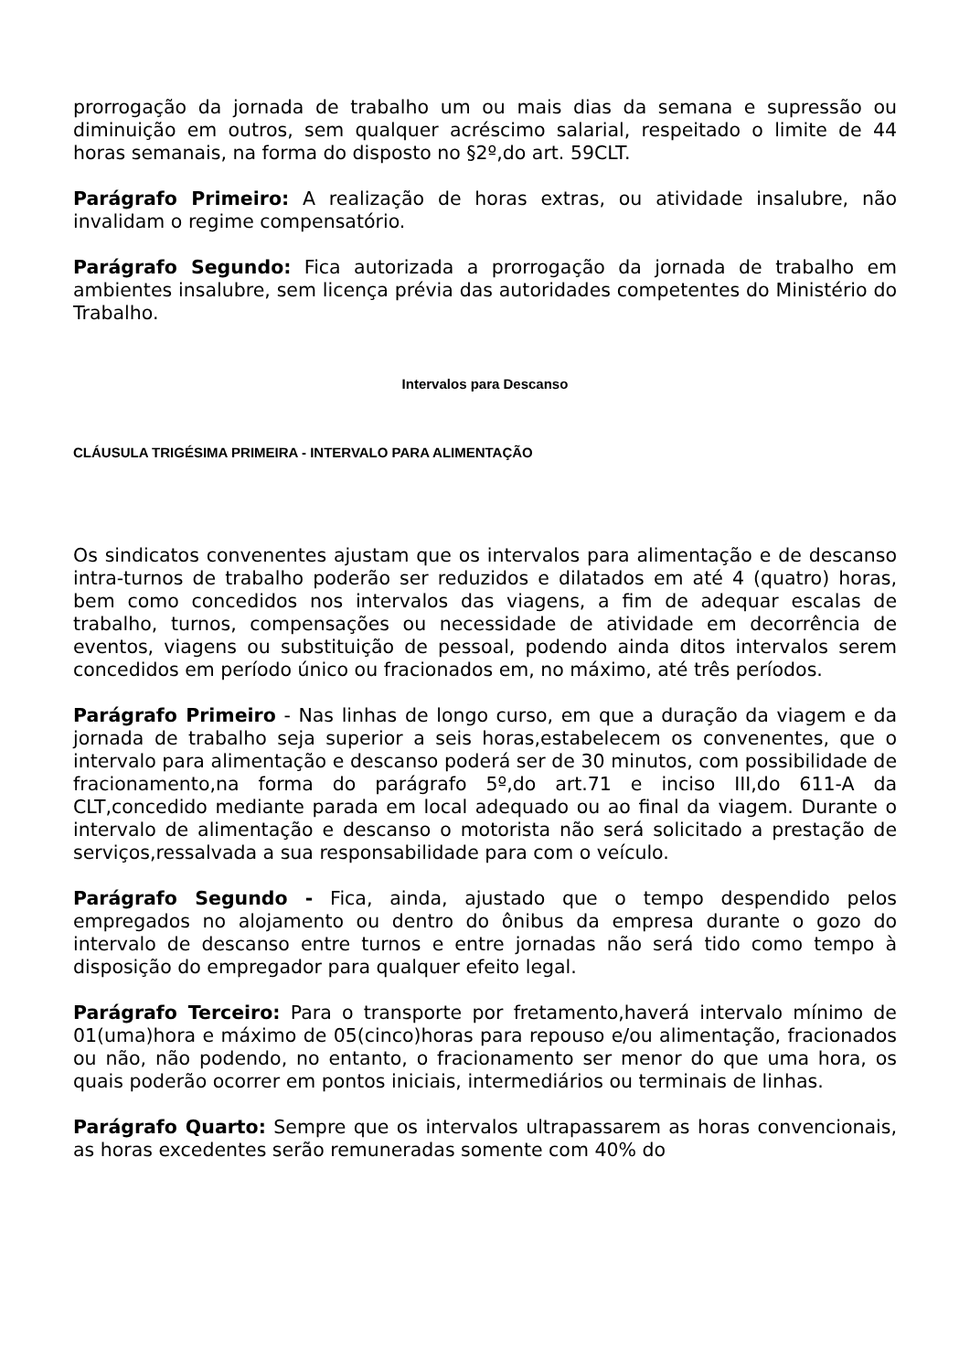prorrogação da jornada de trabalho um ou mais dias da semana e supressão ou diminuição em outros, sem qualquer acréscimo salarial, respeitado o limite de 44 horas semanais, na forma do disposto no §2º,do art. 59CLT.
Parágrafo Primeiro: A realização de horas extras, ou atividade insalubre, não invalidam o regime compensatório.
Parágrafo Segundo: Fica autorizada a prorrogação da jornada de trabalho em ambientes insalubre, sem licença prévia das autoridades competentes do Ministério do Trabalho.
Intervalos para Descanso
CLÁUSULA TRIGÉSIMA PRIMEIRA - INTERVALO PARA ALIMENTAÇÃO
Os sindicatos convenentes ajustam que os intervalos para alimentação e de descanso intra-turnos de trabalho poderão ser reduzidos e dilatados em até 4 (quatro) horas, bem como concedidos nos intervalos das viagens, a fim de adequar escalas de trabalho, turnos, compensações ou necessidade de atividade em decorrência de eventos, viagens ou substituição de pessoal, podendo ainda ditos intervalos serem concedidos em período único ou fracionados em, no máximo, até três períodos.
Parágrafo Primeiro - Nas linhas de longo curso, em que a duração da viagem e da jornada de trabalho seja superior a seis horas,estabelecem os convenentes, que o intervalo para alimentação e descanso poderá ser de 30 minutos, com possibilidade de fracionamento,na forma do parágrafo 5º,do art.71 e inciso III,do 611-A da CLT,concedido mediante parada em local adequado ou ao final da viagem. Durante o intervalo de alimentação e descanso o motorista não será solicitado a prestação de serviços,ressalvada a sua responsabilidade para com o veículo.
Parágrafo Segundo - Fica, ainda, ajustado que o tempo despendido pelos empregados no alojamento ou dentro do ônibus da empresa durante o gozo do intervalo de descanso entre turnos e entre jornadas não será tido como tempo à disposição do empregador para qualquer efeito legal.
Parágrafo Terceiro: Para o transporte por fretamento,haverá intervalo mínimo de 01(uma)hora e máximo de 05(cinco)horas para repouso e/ou alimentação, fracionados ou não, não podendo, no entanto, o fracionamento ser menor do que uma hora, os quais poderão ocorrer em pontos iniciais, intermediários ou terminais de linhas.
Parágrafo Quarto: Sempre que os intervalos ultrapassarem as horas convencionais, as horas excedentes serão remuneradas somente com 40% do